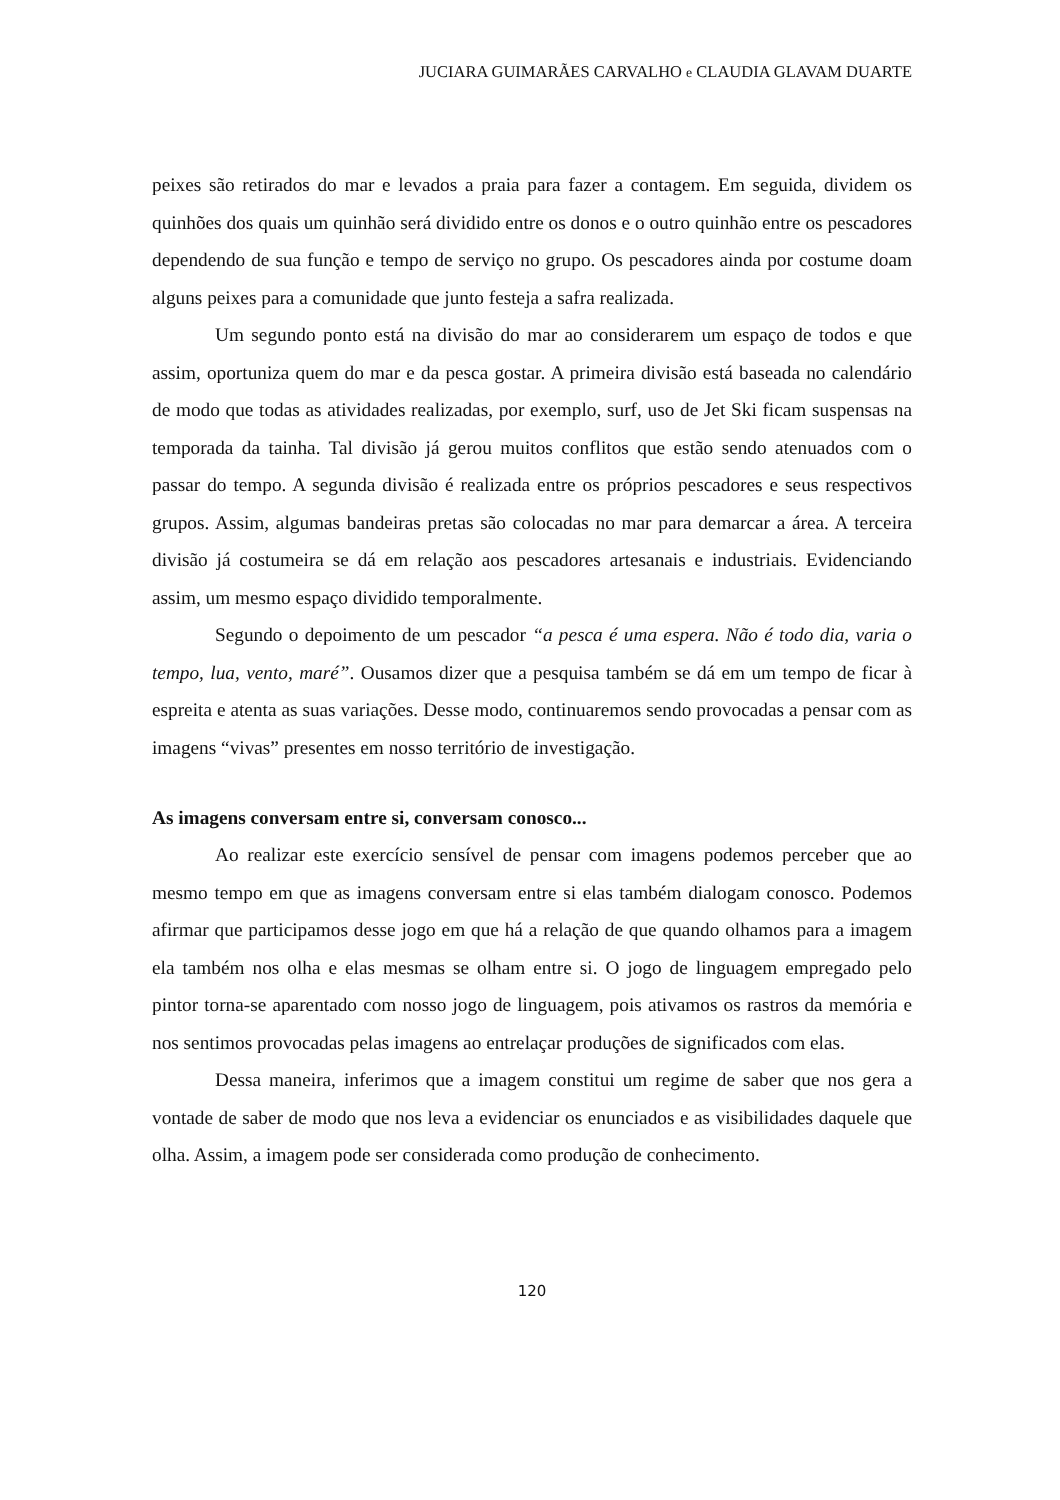JUCIARA GUIMARÃES CARVALHO e CLAUDIA GLAVAM DUARTE
peixes são retirados do mar e levados a praia para fazer a contagem. Em seguida, dividem os quinhões dos quais um quinhão será dividido entre os donos e o outro quinhão entre os pescadores dependendo de sua função e tempo de serviço no grupo. Os pescadores ainda por costume doam alguns peixes para a comunidade que junto festeja a safra realizada.
Um segundo ponto está na divisão do mar ao considerarem um espaço de todos e que assim, oportuniza quem do mar e da pesca gostar. A primeira divisão está baseada no calendário de modo que todas as atividades realizadas, por exemplo, surf, uso de Jet Ski ficam suspensas na temporada da tainha. Tal divisão já gerou muitos conflitos que estão sendo atenuados com o passar do tempo. A segunda divisão é realizada entre os próprios pescadores e seus respectivos grupos. Assim, algumas bandeiras pretas são colocadas no mar para demarcar a área. A terceira divisão já costumeira se dá em relação aos pescadores artesanais e industriais. Evidenciando assim, um mesmo espaço dividido temporalmente.
Segundo o depoimento de um pescador “a pesca é uma espera. Não é todo dia, varia o tempo, lua, vento, maré”. Ousamos dizer que a pesquisa também se dá em um tempo de ficar à espreita e atenta as suas variações. Desse modo, continuaremos sendo provocadas a pensar com as imagens “vivas” presentes em nosso território de investigação.
As imagens conversam entre si, conversam conosco...
Ao realizar este exercício sensível de pensar com imagens podemos perceber que ao mesmo tempo em que as imagens conversam entre si elas também dialogam conosco. Podemos afirmar que participamos desse jogo em que há a relação de que quando olhamos para a imagem ela também nos olha e elas mesmas se olham entre si. O jogo de linguagem empregado pelo pintor torna-se aparentado com nosso jogo de linguagem, pois ativamos os rastros da memória e nos sentimos provocadas pelas imagens ao entrelaçar produções de significados com elas.
Dessa maneira, inferimos que a imagem constitui um regime de saber que nos gera a vontade de saber de modo que nos leva a evidenciar os enunciados e as visibilidades daquele que olha. Assim, a imagem pode ser considerada como produção de conhecimento.
120